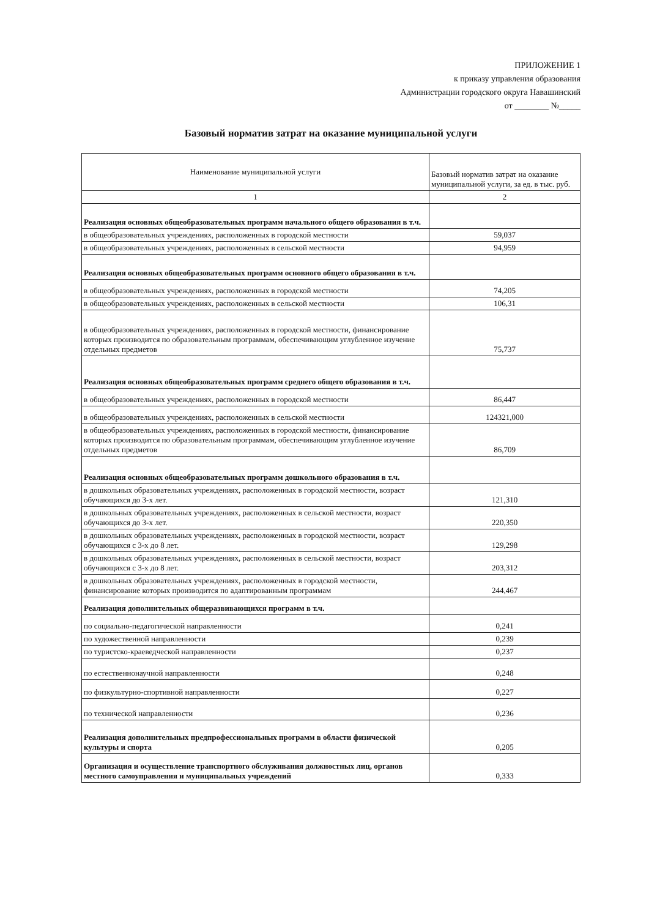ПРИЛОЖЕНИЕ 1
к приказу управления образования
Администрации городского округа Навашинский
от ________ №_____
Базовый норматив затрат на оказание муниципальной услуги
| Наименование муниципальной услуги | Базовый норматив затрат на оказание муниципальной услуги, за ед. в тыс. руб. |
| --- | --- |
| 1 | 2 |
| Реализация основных общеобразовательных программ начального общего образования в т.ч. | |
| в общеобразовательных учреждениях, расположенных в городской местности | 59,037 |
| в общеобразовательных учреждениях, расположенных в сельской местности | 94,959 |
| Реализация основных общеобразовательных программ основного общего образования в т.ч. | |
| в общеобразовательных учреждениях, расположенных в городской местности | 74,205 |
| в общеобразовательных учреждениях, расположенных в сельской местности | 106,31 |
| в общеобразовательных учреждениях, расположенных в городской местности, финансирование которых производится по образовательным программам, обеспечивающим углубленное изучение отдельных предметов | 75,737 |
| Реализация основных общеобразовательных программ среднего общего образования в т.ч. | |
| в общеобразовательных учреждениях, расположенных в городской местности | 86,447 |
| в общеобразовательных учреждениях, расположенных в сельской местности | 124321,000 |
| в общеобразовательных учреждениях, расположенных в городской местности, финансирование которых производится по образовательным программам, обеспечивающим углубленное изучение отдельных предметов | 86,709 |
| Реализация основных общеобразовательных программ дошкольного образования в т.ч. | |
| в дошкольных образовательных учреждениях, расположенных в городской местности, возраст обучающихся до 3-х лет. | 121,310 |
| в дошкольных образовательных учреждениях, расположенных в сельской местности, возраст обучающихся до 3-х лет. | 220,350 |
| в дошкольных образовательных учреждениях, расположенных в городской местности, возраст обучающихся с 3-х до 8 лет. | 129,298 |
| в дошкольных образовательных учреждениях, расположенных в сельской местности, возраст обучающихся с 3-х до 8 лет. | 203,312 |
| в дошкольных образовательных учреждениях, расположенных в городской местности, финансирование которых производится по адаптированным программам | 244,467 |
| Реализация дополнительных общеразвивающихся программ в т.ч. | |
| по социально-педагогической направленности | 0,241 |
| по художественной направленности | 0,239 |
| по туристско-краеведческой направленности | 0,237 |
| по естественнонаучной направленности | 0,248 |
| по физкультурно-спортивной направленности | 0,227 |
| по технической направленности | 0,236 |
| Реализация дополнительных предпрофессиональных программ в области физической культуры и спорта | 0,205 |
| Организация и осуществление транспортного обслуживания должностных лиц, органов местного самоуправления и муниципальных учреждений | 0,333 |